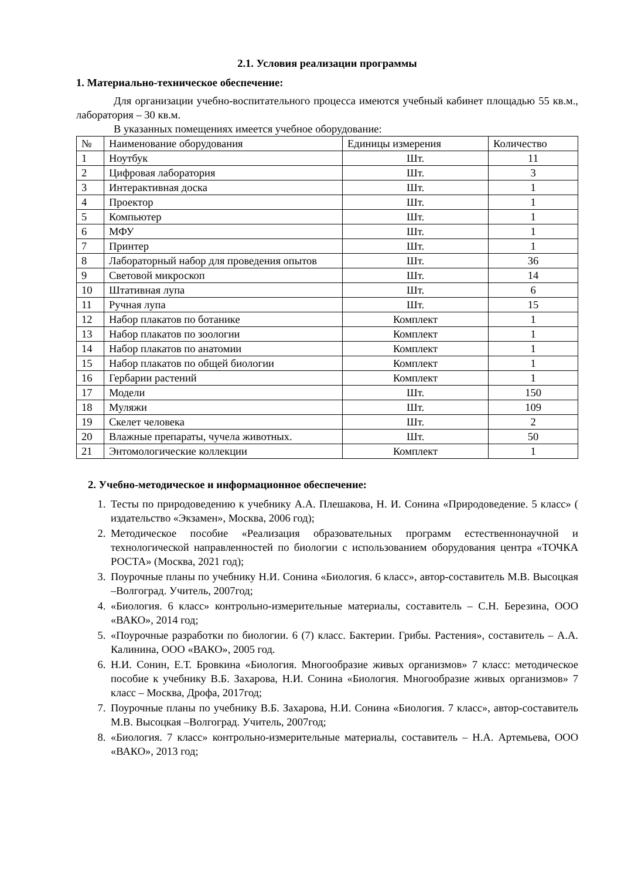2.1. Условия реализации программы
1. Материально-техническое обеспечение:
Для организации учебно-воспитательного процесса имеются учебный кабинет площадью 55 кв.м., лаборатория – 30 кв.м.
В указанных помещениях имеется учебное оборудование:
| № | Наименование оборудования | Единицы измерения | Количество |
| 1 | Ноутбук | Шт. | 11 |
| 2 | Цифровая лаборатория | Шт. | 3 |
| 3 | Интерактивная доска | Шт. | 1 |
| 4 | Проектор | Шт. | 1 |
| 5 | Компьютер | Шт. | 1 |
| 6 | МФУ | Шт. | 1 |
| 7 | Принтер | Шт. | 1 |
| 8 | Лабораторный набор для проведения опытов | Шт. | 36 |
| 9 | Световой микроскоп | Шт. | 14 |
| 10 | Штативная лупа | Шт. | 6 |
| 11 | Ручная лупа | Шт. | 15 |
| 12 | Набор плакатов по ботанике | Комплект | 1 |
| 13 | Набор плакатов по зоологии | Комплект | 1 |
| 14 | Набор плакатов по анатомии | Комплект | 1 |
| 15 | Набор плакатов по общей биологии | Комплект | 1 |
| 16 | Гербарии растений | Комплект | 1 |
| 17 | Модели | Шт. | 150 |
| 18 | Муляжи | Шт. | 109 |
| 19 | Скелет человека | Шт. | 2 |
| 20 | Влажные препараты, чучела животных. | Шт. | 50 |
| 21 | Энтомологические коллекции | Комплект | 1 |
2. Учебно-методическое и информационное обеспечение:
1. Тесты по природоведению к учебнику А.А. Плешакова, Н. И. Сонина «Природоведение. 5 класс» ( издательство «Экзамен», Москва, 2006 год);
2. Методическое пособие «Реализация образовательных программ естественнонаучной и технологической направленностей по биологии с использованием оборудования центра «ТОЧКА РОСТА» (Москва, 2021 год);
3. Поурочные планы по учебнику Н.И. Сонина «Биология. 6 класс», автор-составитель М.В. Высоцкая –Волгоград. Учитель, 2007год;
4. «Биология. 6 класс» контрольно-измерительные материалы, составитель – С.Н. Березина, ООО «ВАКО», 2014 год;
5. «Поурочные разработки по биологии. 6 (7) класс. Бактерии. Грибы. Растения», составитель – А.А. Калинина, ООО «ВАКО», 2005 год.
6. Н.И. Сонин, Е.Т. Бровкина «Биология. Многообразие живых организмов» 7 класс: методическое пособие к учебнику В.Б. Захарова, Н.И. Сонина «Биология. Многообразие живых организмов» 7 класс – Москва, Дрофа, 2017год;
7. Поурочные планы по учебнику В.Б. Захарова, Н.И. Сонина «Биология. 7 класс», автор-составитель М.В. Высоцкая –Волгоград. Учитель, 2007год;
8. «Биология. 7 класс» контрольно-измерительные материалы, составитель – Н.А. Артемьева, ООО «ВАКО», 2013 год;